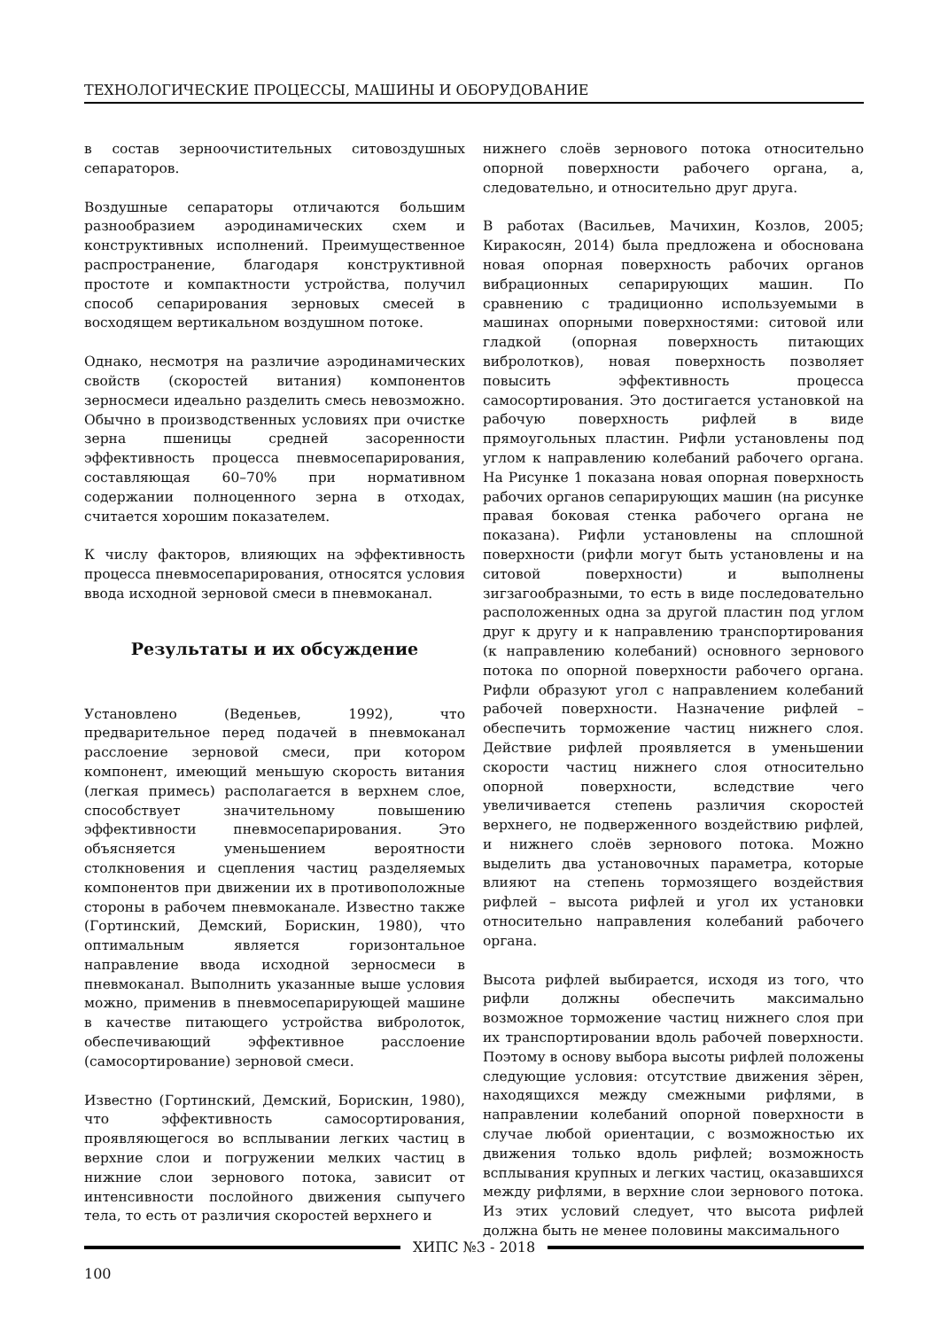ТЕХНОЛОГИЧЕСКИЕ ПРОЦЕССЫ, МАШИНЫ И ОБОРУДОВАНИЕ
в состав зерноочистительных ситовоздушных сепараторов.
Воздушные сепараторы отличаются большим разнообразием аэродинамических схем и конструктивных исполнений. Преимущественное распространение, благодаря конструктивной простоте и компактности устройства, получил способ сепарирования зерновых смесей в восходящем вертикальном воздушном потоке.
Однако, несмотря на различие аэродинамических свойств (скоростей витания) компонентов зерносмеси идеально разделить смесь невозможно. Обычно в производственных условиях при очистке зерна пшеницы средней засоренности эффективность процесса пневмосепарирования, составляющая 60–70% при нормативном содержании полноценного зерна в отходах, считается хорошим показателем.
К числу факторов, влияющих на эффективность процесса пневмосепарирования, относятся условия ввода исходной зерновой смеси в пневмоканал.
Результаты и их обсуждение
Установлено (Веденьев, 1992), что предварительное перед подачей в пневмоканал расслоение зерновой смеси, при котором компонент, имеющий меньшую скорость витания (легкая примесь) располагается в верхнем слое, способствует значительному повышению эффективности пневмосепарирования. Это объясняется уменьшением вероятности столкновения и сцепления частиц разделяемых компонентов при движении их в противоположные стороны в рабочем пневмоканале. Известно также (Гортинский, Демский, Борискин, 1980), что оптимальным является горизонтальное направление ввода исходной зерносмеси в пневмоканал. Выполнить указанные выше условия можно, применив в пневмосепарирующей машине в качестве питающего устройства вибролоток, обеспечивающий эффективное расслоение (самосортирование) зерновой смеси.
Известно (Гортинский, Демский, Борискин, 1980), что эффективность самосортирования, проявляющегося во всплывании легких частиц в верхние слои и погружении мелких частиц в нижние слои зернового потока, зависит от интенсивности послойного движения сыпучего тела, то есть от различия скоростей верхнего и
нижнего слоёв зернового потока относительно опорной поверхности рабочего органа, а, следовательно, и относительно друг друга.
В работах (Васильев, Мачихин, Козлов, 2005; Киракосян, 2014) была предложена и обоснована новая опорная поверхность рабочих органов вибрационных сепарирующих машин. По сравнению с традиционно используемыми в машинах опорными поверхностями: ситовой или гладкой (опорная поверхность питающих вибролотков), новая поверхность позволяет повысить эффективность процесса самосортирования. Это достигается установкой на рабочую поверхность рифлей в виде прямоугольных пластин. Рифли установлены под углом к направлению колебаний рабочего органа. На Рисунке 1 показана новая опорная поверхность рабочих органов сепарирующих машин (на рисунке правая боковая стенка рабочего органа не показана). Рифли установлены на сплошной поверхности (рифли могут быть установлены и на ситовой поверхности) и выполнены зигзагообразными, то есть в виде последовательно расположенных одна за другой пластин под углом друг к другу и к направлению транспортирования (к направлению колебаний) основного зернового потока по опорной поверхности рабочего органа. Рифли образуют угол с направлением колебаний рабочей поверхности. Назначение рифлей – обеспечить торможение частиц нижнего слоя. Действие рифлей проявляется в уменьшении скорости частиц нижнего слоя относительно опорной поверхности, вследствие чего увеличивается степень различия скоростей верхнего, не подверженного воздействию рифлей, и нижнего слоёв зернового потока. Можно выделить два установочных параметра, которые влияют на степень тормозящего воздействия рифлей – высота рифлей и угол их установки относительно направления колебаний рабочего органа.
Высота рифлей выбирается, исходя из того, что рифли должны обеспечить максимально возможное торможение частиц нижнего слоя при их транспортировании вдоль рабочей поверхности. Поэтому в основу выбора высоты рифлей положены следующие условия: отсутствие движения зёрен, находящихся между смежными рифлями, в направлении колебаний опорной поверхности в случае любой ориентации, с возможностью их движения только вдоль рифлей; возможность всплывания крупных и легких частиц, оказавшихся между рифлями, в верхние слои зернового потока. Из этих условий следует, что высота рифлей должна быть не менее половины максимального
ХИПС №3 - 2018
100